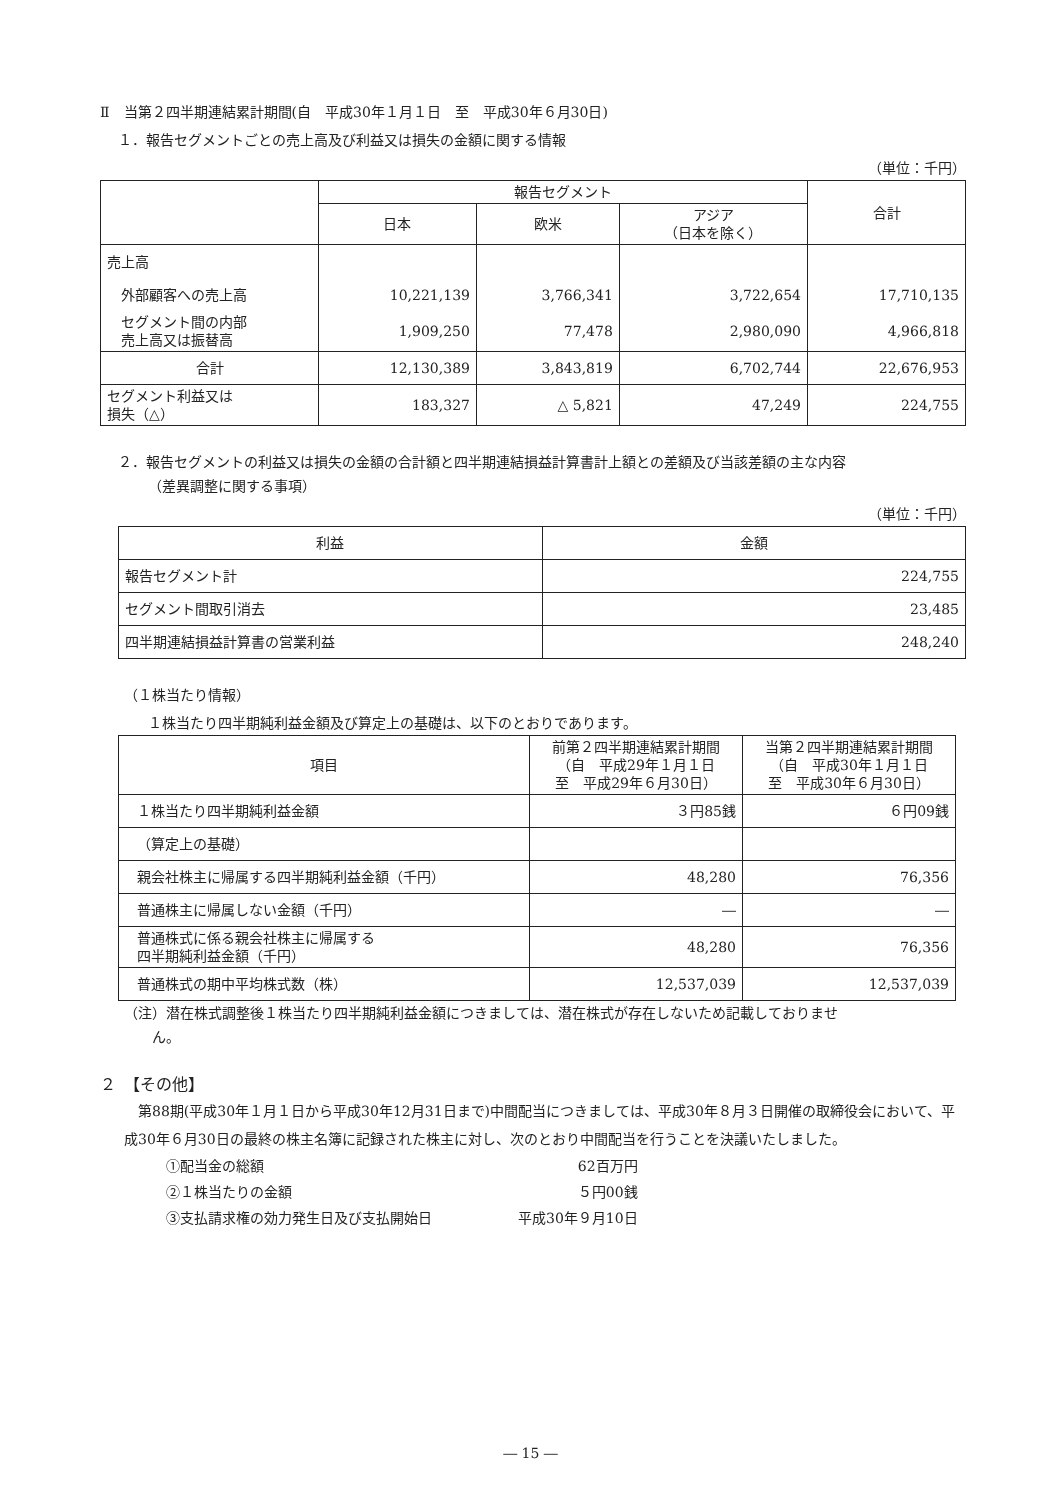Ⅱ　当第２四半期連結累計期間(自　平成30年１月１日　至　平成30年６月30日)
１．報告セグメントごとの売上高及び利益又は損失の金額に関する情報
（単位：千円）
| | 報告セグメント | | | 合計 |
| --- | --- | --- | --- | --- |
| | 日本 | 欧米 | アジア （日本を除く） | |
| 売上高 | | | | |
| 外部顧客への売上高 | 10,221,139 | 3,766,341 | 3,722,654 | 17,710,135 |
| セグメント間の内部 売上高又は振替高 | 1,909,250 | 77,478 | 2,980,090 | 4,966,818 |
| 合計 | 12,130,389 | 3,843,819 | 6,702,744 | 22,676,953 |
| セグメント利益又は 損失（△） | 183,327 | △ 5,821 | 47,249 | 224,755 |
２．報告セグメントの利益又は損失の金額の合計額と四半期連結損益計算書計上額との差額及び当該差額の主な内容
（差異調整に関する事項）
（単位：千円）
| 利益 | 金額 |
| --- | --- |
| 報告セグメント計 | 224,755 |
| セグメント間取引消去 | 23,485 |
| 四半期連結損益計算書の営業利益 | 248,240 |
（１株当たり情報）
１株当たり四半期純利益金額及び算定上の基礎は、以下のとおりであります。
| 項目 | 前第２四半期連結累計期間 （自 平成29年１月１日 至 平成29年６月30日） | 当第２四半期連結累計期間 （自 平成30年１月１日 至 平成30年６月30日） |
| --- | --- | --- |
| １株当たり四半期純利益金額 | ３円85銭 | ６円09銭 |
| （算定上の基礎） | | |
| 親会社株主に帰属する四半期純利益金額（千円） | 48,280 | 76,356 |
| 普通株主に帰属しない金額（千円） | ― | ― |
| 普通株式に係る親会社株主に帰属する 四半期純利益金額（千円） | 48,280 | 76,356 |
| 普通株式の期中平均株式数（株） | 12,537,039 | 12,537,039 |
（注）潜在株式調整後１株当たり四半期純利益金額につきましては、潜在株式が存在しないため記載しておりませ
　　ん。
２　【その他】
　第88期(平成30年１月１日から平成30年12月31日まで)中間配当につきましては、平成30年８月３日開催の取締役会において、平成30年６月30日の最終の株主名簿に記録された株主に対し、次のとおり中間配当を行うことを決議いたしました。
| ①配当金の総額 | 62百万円 |
| ②１株当たりの金額 | ５円00銭 |
| ③支払請求権の効力発生日及び支払開始日 | 平成30年９月10日 |
― 15 ―